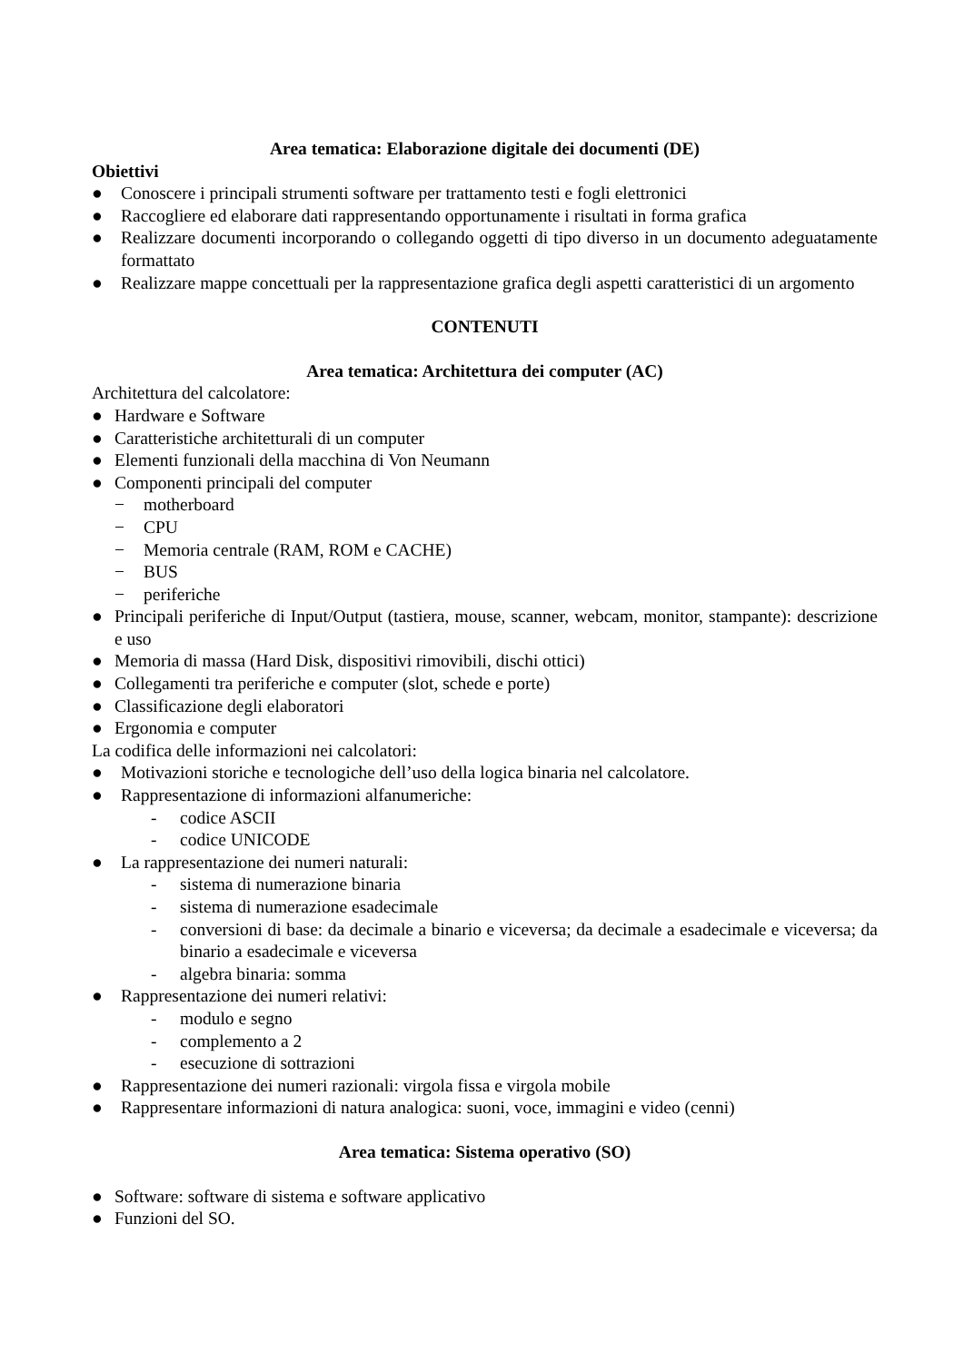Area tematica: Elaborazione digitale dei documenti (DE)
Obiettivi
● Conoscere i principali strumenti software per trattamento testi e fogli elettronici
● Raccogliere ed elaborare dati rappresentando opportunamente i risultati in forma grafica
● Realizzare documenti incorporando o collegando oggetti di tipo diverso in un documento adeguatamente formattato
● Realizzare mappe concettuali per la rappresentazione grafica degli aspetti caratteristici di un argomento
CONTENUTI
Area tematica: Architettura dei computer (AC)
Architettura del calcolatore:
● Hardware e Software
● Caratteristiche architetturali di un computer
● Elementi funzionali della macchina di Von Neumann
● Componenti principali del computer
− motherboard
− CPU
− Memoria centrale (RAM, ROM e CACHE)
− BUS
− periferiche
● Principali periferiche di Input/Output (tastiera, mouse, scanner, webcam, monitor, stampante): descrizione e uso
● Memoria di massa (Hard Disk, dispositivi rimovibili, dischi ottici)
● Collegamenti tra periferiche e computer (slot, schede e porte)
● Classificazione degli elaboratori
● Ergonomia e computer
La codifica delle informazioni nei calcolatori:
● Motivazioni storiche e tecnologiche dell’uso della logica binaria nel calcolatore.
● Rappresentazione di informazioni alfanumeriche:
- codice ASCII
- codice UNICODE
● La rappresentazione dei numeri naturali:
- sistema di numerazione binaria
- sistema di numerazione esadecimale
- conversioni di base: da decimale a binario e viceversa; da decimale a esadecimale e viceversa; da binario a esadecimale e viceversa
- algebra binaria: somma
● Rappresentazione dei numeri relativi:
- modulo e segno
- complemento a 2
- esecuzione di sottrazioni
● Rappresentazione dei numeri razionali: virgola fissa e virgola mobile
● Rappresentare informazioni di natura analogica: suoni, voce, immagini e video (cenni)
Area tematica: Sistema operativo (SO)
● Software: software di sistema e software applicativo
● Funzioni del SO.